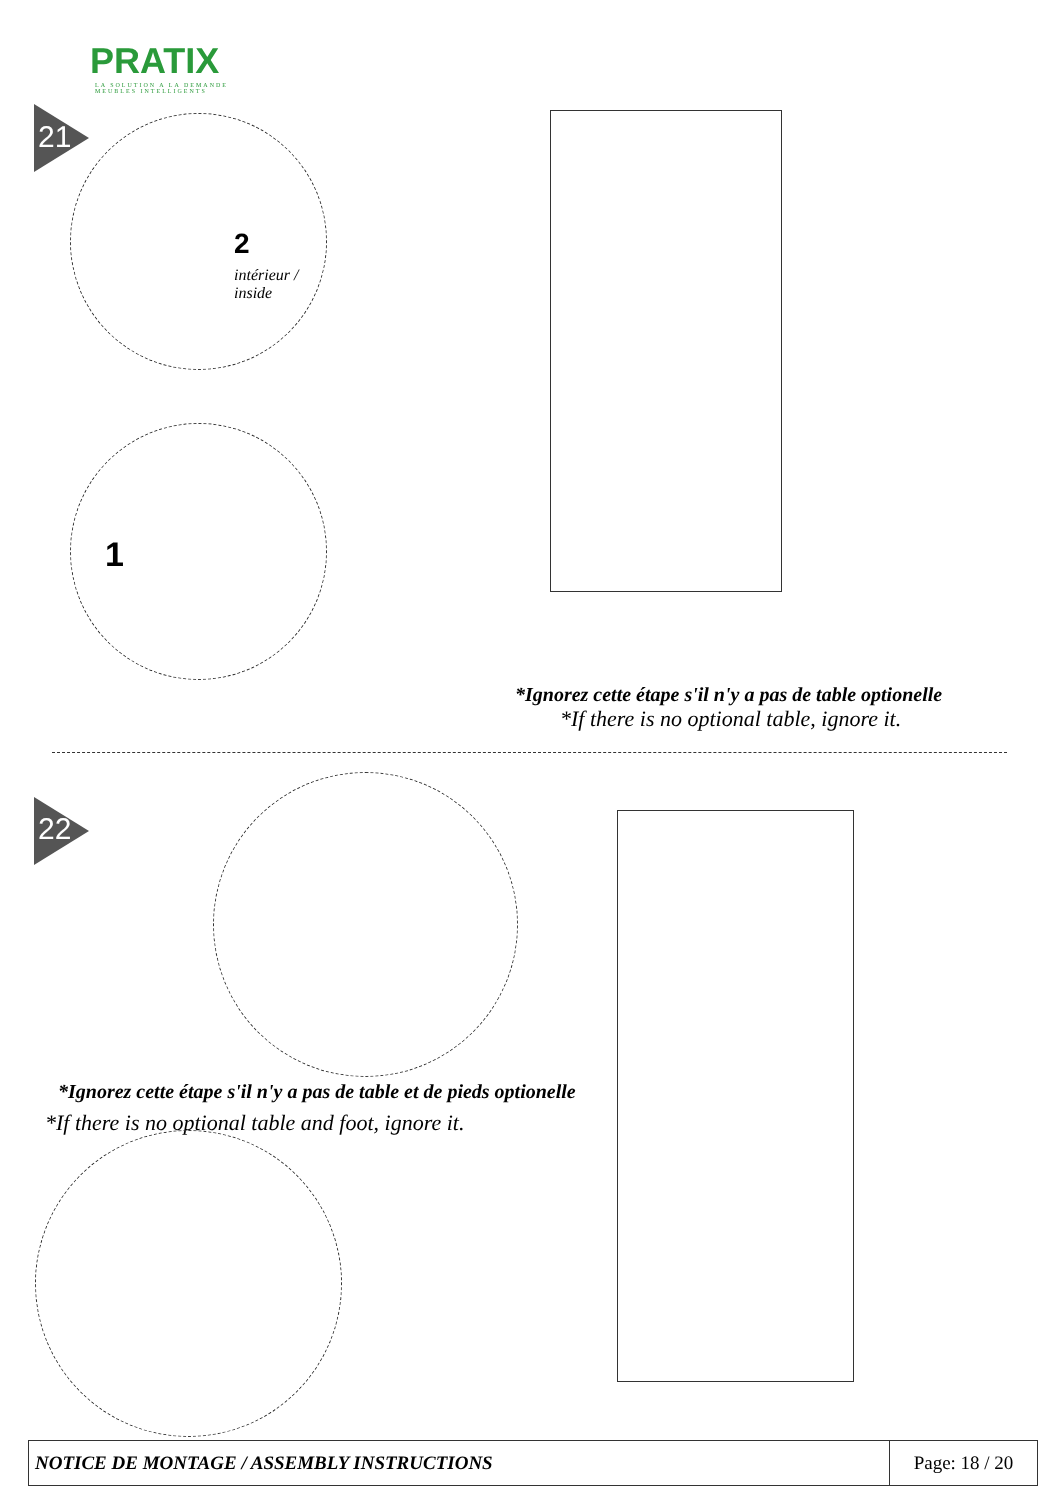PRATIX
LA SOLUTION A LA DEMANDE
MEUBLES INTELLIGENTS
21
2
intérieur /
inside
1
*Ignorez cette étape s'il n'y a pas de table optionelle
*If there is no optional table, ignore it.
22
*Ignorez cette étape s'il n'y a pas de table et de pieds optionelle
*If there is no optional table and foot, ignore it.
| NOTICE DE MONTAGE / ASSEMBLY INSTRUCTIONS | Page: 18 / 20 |